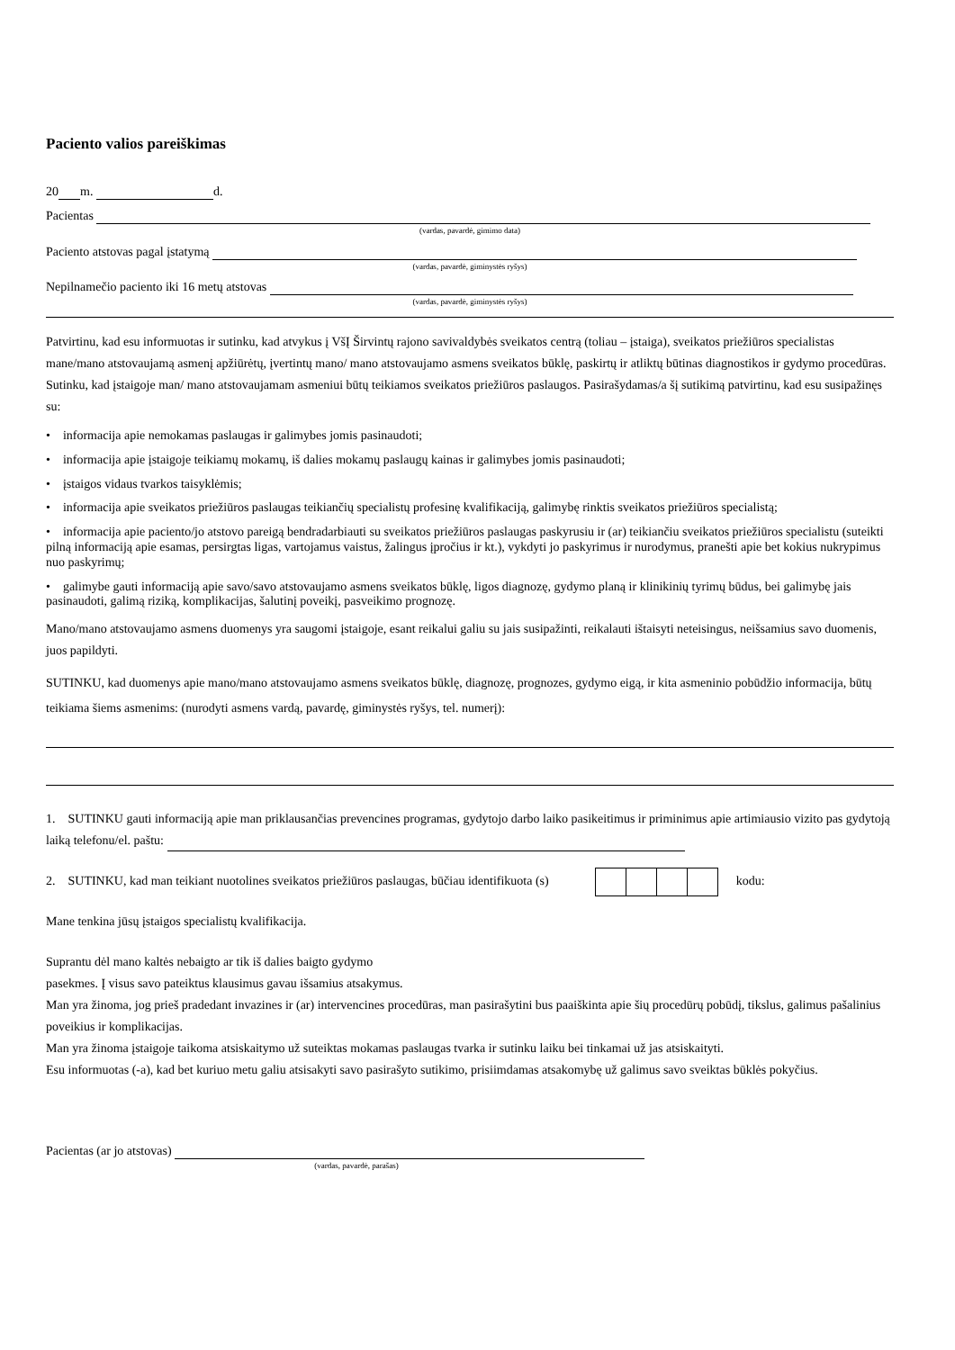Paciento valios pareiškimas
20 m. d.
Pacientas
(vardas, pavardė, gimimo data)
Paciento atstovas pagal įstatymą
(vardas, pavardė, giminystės ryšys)
Nepilnamečio paciento iki 16 metų atstovas
(vardas, pavardė, giminystės ryšys)
Patvirtinu, kad esu informuotas ir sutinku, kad atvykus į VšĮ Širvintų rajono savivaldybės sveikatos centrą (toliau – įstaiga), sveikatos priežiūros specialistas mane/mano atstovaujamą asmenį apžiūrėtų, įvertintų mano/ mano atstovaujamo asmens sveikatos būklę, paskirtų ir atliktų būtinas diagnostikos ir gydymo procedūras. Sutinku, kad įstaigoje man/ mano atstovaujamam asmeniui būtų teikiamos sveikatos priežiūros paslaugos. Pasirašydamas/a šį sutikimą patvirtinu, kad esu susipažinęs su:
• informacija apie nemokamas paslaugas ir galimybes jomis pasinaudoti;
• informacija apie įstaigoje teikiamų mokamų, iš dalies mokamų paslaugų kainas ir galimybes jomis pasinaudoti;
• įstaigos vidaus tvarkos taisyklėmis;
• informacija apie sveikatos priežiūros paslaugas teikiančių specialistų profesinę kvalifikaciją, galimybę rinktis sveikatos priežiūros specialistą;
• informacija apie paciento/jo atstovo pareigą bendradarbiauti su sveikatos priežiūros paslaugas paskyrusiu ir (ar) teikiančiu sveikatos priežiūros specialistu (suteikti pilną informaciją apie esamas, persirgtas ligas, vartojamus vaistus, žalingus įpročius ir kt.), vykdyti jo paskyrimus ir nurodymus, pranešti apie bet kokius nukrypimus nuo paskyrimų;
• galimybe gauti informaciją apie savo/savo atstovaujamo asmens sveikatos būklę, ligos diagnozę, gydymo planą ir klinikinių tyrimų būdus, bei galimybę jais pasinaudoti, galimą riziką, komplikacijas, šalutinį poveikį, pasveikimo prognozę.
Mano/mano atstovaujamo asmens duomenys yra saugomi įstaigoje, esant reikalui galiu su jais susipažinti, reikalauti ištaisyti neteisingus, neišsamius savo duomenis, juos papildyti.
SUTINKU, kad duomenys apie mano/mano atstovaujamo asmens sveikatos būklę, diagnozę, prognozes, gydymo eigą, ir kita asmeninio pobūdžio informacija, būtų teikiama šiems asmenims: (nurodyti asmens vardą, pavardę, giminystės ryšys, tel. numerį):
1. SUTINKU gauti informaciją apie man priklausančias prevencines programas, gydytojo darbo laiko pasikeitimus ir priminimus apie artimiausio vizito pas gydytoją laiką telefonu/el. paštu:
2. SUTINKU, kad man teikiant nuotolines sveikatos priežiūros paslaugas, būčiau identifikuota (s) kodu:
Mane tenkina jūsų įstaigos specialistų kvalifikacija.
Suprantu dėl mano kaltės nebaigto ar tik iš dalies baigto gydymo
pasekmes. Į visus savo pateiktus klausimus gavau išsamius atsakymus.
Man yra žinoma, jog prieš pradedant invazines ir (ar) intervencines procedūras, man pasirašytini bus paaiškinta apie šių procedūrų pobūdį, tikslus, galimus pašalinius poveikius ir komplikacijas.
Man yra žinoma įstaigoje taikoma atsiskaitymo už suteiktas mokamas paslaugas tvarka ir sutinku laiku bei tinkamai už jas atsiskaityti.
Esu informuotas (-a), kad bet kuriuo metu galiu atsisakyti savo pasirašyto sutikimo, prisiimdamas atsakomybę už galimus savo sveiktas būklės pokyčius.
Pacientas (ar jo atstovas)
(vardas, pavardė, parašas)